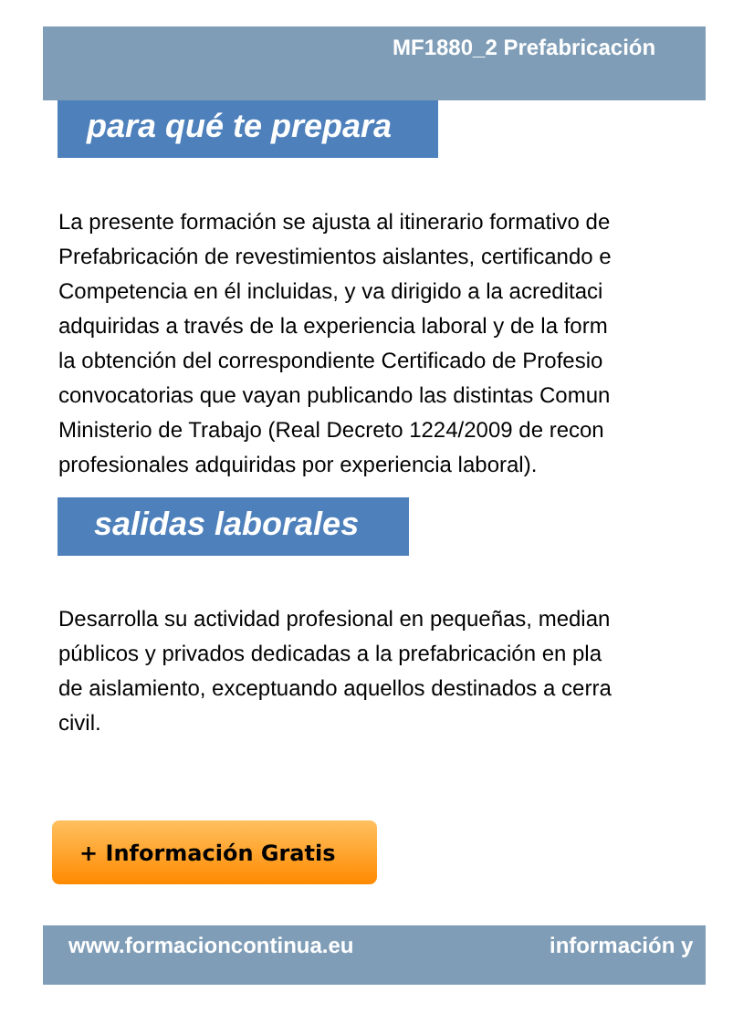MF1880_2 Prefabricación
para qué te prepara
La presente formación se ajusta al itinerario formativo de
Prefabricación de revestimientos aislantes, certificando e
Competencia en él incluidas, y va dirigido a la acreditaci
adquiridas a través de la experiencia laboral y de la form
la obtención del correspondiente Certificado de Profesio
convocatorias que vayan publicando las distintas Comun
Ministerio de Trabajo (Real Decreto 1224/2009 de recon
profesionales adquiridas por experiencia laboral).
salidas laborales
Desarrolla su actividad profesional en pequeñas, median
públicos y privados dedicadas a la prefabricación en pla
de aislamiento, exceptuando aquellos destinados a cerra
civil.
+ Información Gratis
www.formacioncontinua.eu información y